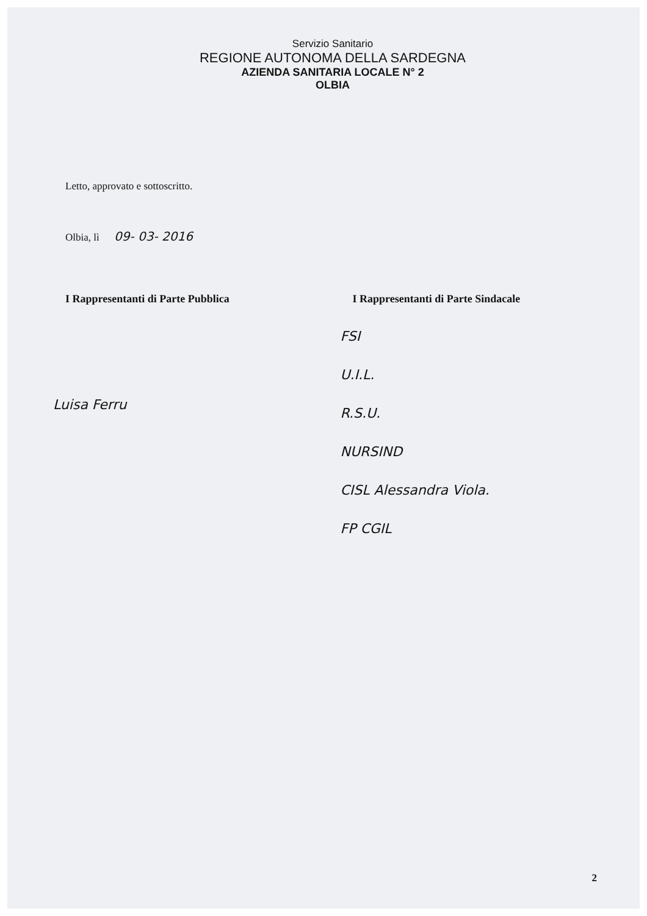Servizio Sanitario
REGIONE AUTONOMA DELLA SARDEGNA
AZIENDA SANITARIA LOCALE N° 2
OLBIA
Letto, approvato e sottoscritto.
Olbia, lì 09- 03- 2016
I Rappresentanti di Parte Pubblica
Luisa Ferru
I Rappresentanti di Parte Sindacale
FSI
U.I.L.
R.S.U.
NURSIND
CISL Alessandra Viola.
FP CGIL
2